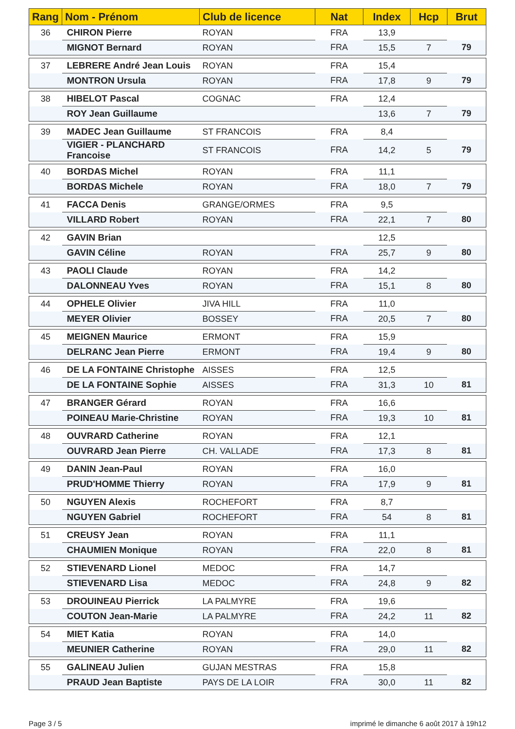| Rang | Nom - Prénom | Club de licence | Nat | Index | Hcp | Brut |
| --- | --- | --- | --- | --- | --- | --- |
| 36 | CHIRON Pierre | ROYAN | FRA | 13,9 | | |
| | MIGNOT Bernard | ROYAN | FRA | 15,5 | 7 | 79 |
| 37 | LEBRERE André Jean Louis | ROYAN | FRA | 15,4 | | |
| | MONTRON Ursula | ROYAN | FRA | 17,8 | 9 | 79 |
| 38 | HIBELOT Pascal | COGNAC | FRA | 12,4 | | |
| | ROY Jean Guillaume | | | 13,6 | 7 | 79 |
| 39 | MADEC Jean Guillaume | ST FRANCOIS | FRA | 8,4 | | |
| | VIGIER - PLANCHARD Francoise | ST FRANCOIS | FRA | 14,2 | 5 | 79 |
| 40 | BORDAS Michel | ROYAN | FRA | 11,1 | | |
| | BORDAS Michele | ROYAN | FRA | 18,0 | 7 | 79 |
| 41 | FACCA Denis | GRANGE/ORMES | FRA | 9,5 | | |
| | VILLARD Robert | ROYAN | FRA | 22,1 | 7 | 80 |
| 42 | GAVIN Brian | | | 12,5 | | |
| | GAVIN Céline | ROYAN | FRA | 25,7 | 9 | 80 |
| 43 | PAOLI Claude | ROYAN | FRA | 14,2 | | |
| | DALONNEAU Yves | ROYAN | FRA | 15,1 | 8 | 80 |
| 44 | OPHELE Olivier | JIVA HILL | FRA | 11,0 | | |
| | MEYER Olivier | BOSSEY | FRA | 20,5 | 7 | 80 |
| 45 | MEIGNEN Maurice | ERMONT | FRA | 15,9 | | |
| | DELRANC Jean Pierre | ERMONT | FRA | 19,4 | 9 | 80 |
| 46 | DE LA FONTAINE Christophe | AISSES | FRA | 12,5 | | |
| | DE LA FONTAINE Sophie | AISSES | FRA | 31,3 | 10 | 81 |
| 47 | BRANGER Gérard | ROYAN | FRA | 16,6 | | |
| | POINEAU Marie-Christine | ROYAN | FRA | 19,3 | 10 | 81 |
| 48 | OUVRARD Catherine | ROYAN | FRA | 12,1 | | |
| | OUVRARD Jean Pierre | CH. VALLADE | FRA | 17,3 | 8 | 81 |
| 49 | DANIN Jean-Paul | ROYAN | FRA | 16,0 | | |
| | PRUD'HOMME Thierry | ROYAN | FRA | 17,9 | 9 | 81 |
| 50 | NGUYEN Alexis | ROCHEFORT | FRA | 8,7 | | |
| | NGUYEN Gabriel | ROCHEFORT | FRA | 54 | 8 | 81 |
| 51 | CREUSY Jean | ROYAN | FRA | 11,1 | | |
| | CHAUMIEN Monique | ROYAN | FRA | 22,0 | 8 | 81 |
| 52 | STIEVENARD Lionel | MEDOC | FRA | 14,7 | | |
| | STIEVENARD Lisa | MEDOC | FRA | 24,8 | 9 | 82 |
| 53 | DROUINEAU Pierrick | LA PALMYRE | FRA | 19,6 | | |
| | COUTON Jean-Marie | LA PALMYRE | FRA | 24,2 | 11 | 82 |
| 54 | MIET Katia | ROYAN | FRA | 14,0 | | |
| | MEUNIER Catherine | ROYAN | FRA | 29,0 | 11 | 82 |
| 55 | GALINEAU Julien | GUJAN MESTRAS | FRA | 15,8 | | |
| | PRAUD Jean Baptiste | PAYS DE LA LOIR | FRA | 30,0 | 11 | 82 |
Page 3 / 5
imprimé le dimanche 6 août 2017 à 19h12